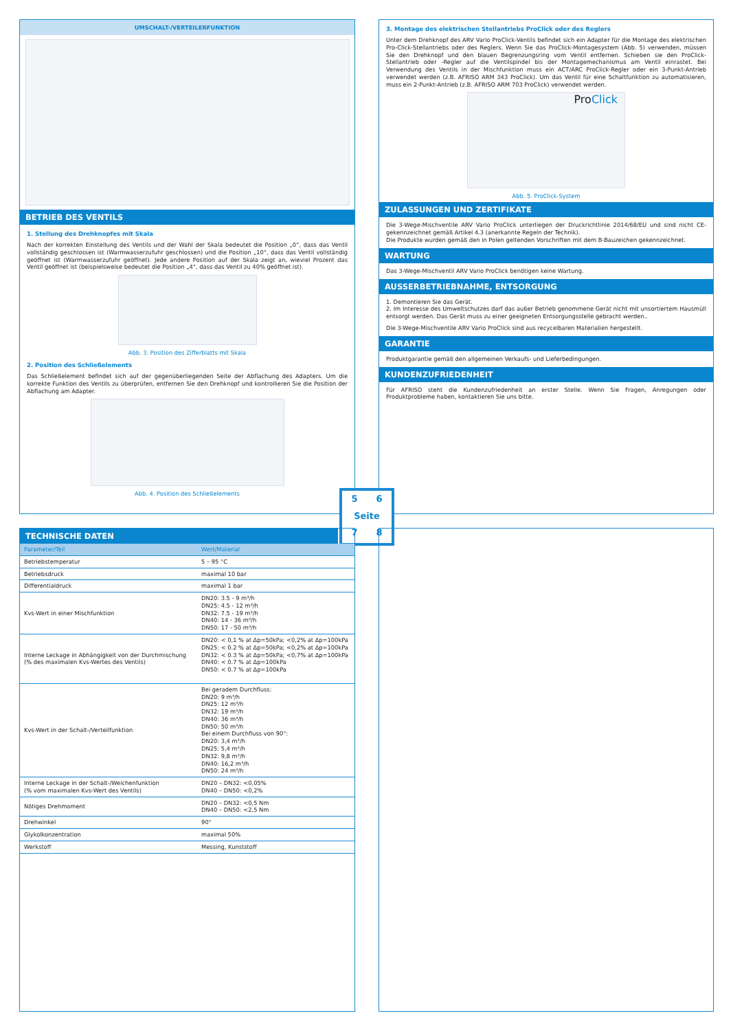UMSCHALT-/VERTEILERFUNKTION
BETRIEB DES VENTILS
1. Stellung des Drehknopfes mit Skala
Nach der korrekten Einstellung des Ventils und der Wahl der Skala bedeutet die Position „0“, dass das Ventil vollständig geschlossen ist (Warmwasserzufuhr geschlossen) und die Position „10“, dass das Ventil vollständig geöffnet ist (Warmwasserzufuhr geöffnet). Jede andere Position auf der Skala zeigt an, wieviel Prozent das Ventil geöffnet ist (beispielsweise bedeutet die Position „4“, dass das Ventil zu 40% geöffnet ist).
Abb. 3. Position des Zifferblatts mit Skala
2. Position des Schließelements
Das Schließelement befindet sich auf der gegenüberliegenden Seite der Abflachung des Adapters. Um die korrekte Funktion des Ventils zu überprüfen, entfernen Sie den Drehknopf und kontrollieren Sie die Position der Abflachung am Adapter.
Abb. 4. Position des Schließelements
3. Montage des elektrischen Stellantriebs ProClick oder des Reglers
Unter dem Drehknopf des ARV Vario ProClick-Ventils befindet sich ein Adapter für die Montage des elektrischen Pro-Click-Stellantriebs oder des Reglers. Wenn Sie das ProClick-Montagesystem (Abb. 5) verwenden, müssen Sie den Drehknopf und den blauen Begrenzungsring vom Ventil entfernen. Schieben sie den ProClick-Stellantrieb oder -Regler auf die Ventilspindel bis der Montagemechanismus am Ventil einrastet. Bei Verwendung des Ventils in der Mischfunktion muss ein ACT/ARC ProClick-Regler oder ein 3-Punkt-Antrieb verwendet werden (z.B. AFRISO ARM 343 ProClick). Um das Ventil für eine Schaltfunktion zu automatisieren, muss ein 2-Punkt-Antrieb (z.B. AFRISO ARM 703 ProClick) verwendet werden.
ProClick
Abb. 5. ProClick-System
ZULASSUNGEN UND ZERTIFIKATE
Die 3-Wege-Mischventile ARV Vario ProClick unterliegen der Druckrichtlinie 2014/68/EU und sind nicht CE-gekennzeichnet gemäß Artikel 4.3 (anerkannte Regeln der Technik).
Die Produkte wurden gemäß den in Polen geltenden Vorschriften mit dem B-Bauzeichen gekennzeichnet.
WARTUNG
Das 3-Wege-Mischventil ARV Vario ProClick benötigen keine Wartung.
AUSSERBETRIEBNAHME, ENTSORGUNG
1. Demontieren Sie das Gerät.
2. Im Interesse des Umweltschutzes darf das außer Betrieb genommene Gerät nicht mit unsortiertem Hausmüll entsorgt werden. Das Gerät muss zu einer geeigneten Entsorgungsstelle gebracht werden..
Die 3-Wege-Mischventile ARV Vario ProClick sind aus recycelbaren Materialien hergestellt.
GARANTIE
Produktgarantie gemäß den allgemeinen Verkaufs- und Lieferbedingungen.
KUNDENZUFRIEDENHEIT
Für AFRISO steht die Kundenzufriedenheit an erster Stelle. Wenn Sie Fragen, Anregungen oder Produktprobleme haben, kontaktieren Sie uns bitte.
5 6
Seite
7 8
TECHNISCHE DATEN
| Parameter/Teil | Wert/Material |
| --- | --- |
| Betriebstemperatur | 5 – 95 °C |
| Betriebsdruck | maximal 10 bar |
| Differentialdruck | maximal 1 bar |
| Kvs-Wert in einer Mischfunktion | DN20: 3.5 - 9 m³/h DN25: 4.5 - 12 m³/h DN32: 7.5 - 19 m³/h DN40: 14 - 36 m³/h DN50: 17 - 50 m³/h |
| Interne Leckage in Abhängigkeit von der Durchmischung (% des maximalen Kvs-Wertes des Ventils) | DN20: < 0,1 % at Δp=50kPa; <0,2% at Δp=100kPa DN25: < 0.2 % at Δp=50kPa; <0,2% at Δp=100kPa DN32: < 0.3 % at Δp=50kPa; <0,7% at Δp=100kPa DN40: < 0.7 % at Δp=100kPa DN50: < 0.7 % at Δp=100kPa |
| Kvs-Wert in der Schalt-/Verteilfunktion | Bei geradem Durchfluss: DN20: 9 m³/h DN25: 12 m³/h DN32: 19 m³/h DN40: 36 m³/h DN50: 50 m³/h Bei einem Durchfluss von 90°: DN20: 3,4 m³/h DN25: 5,4 m³/h DN32: 9,8 m³/h DN40: 16,2 m³/h DN50: 24 m³/h |
| Interne Leckage in der Schalt-/Weichenfunktion (% vom maximalen Kvs-Wert des Ventils) | DN20 – DN32: <0,05% DN40 – DN50: <0,2% |
| Nötiges Drehmoment | DN20 – DN32: <0,5 Nm DN40 – DN50: <2,5 Nm |
| Drehwinkel | 90° |
| Glykolkonzentration | maximal 50% |
| Werkstoff | Messing, Kunststoff |